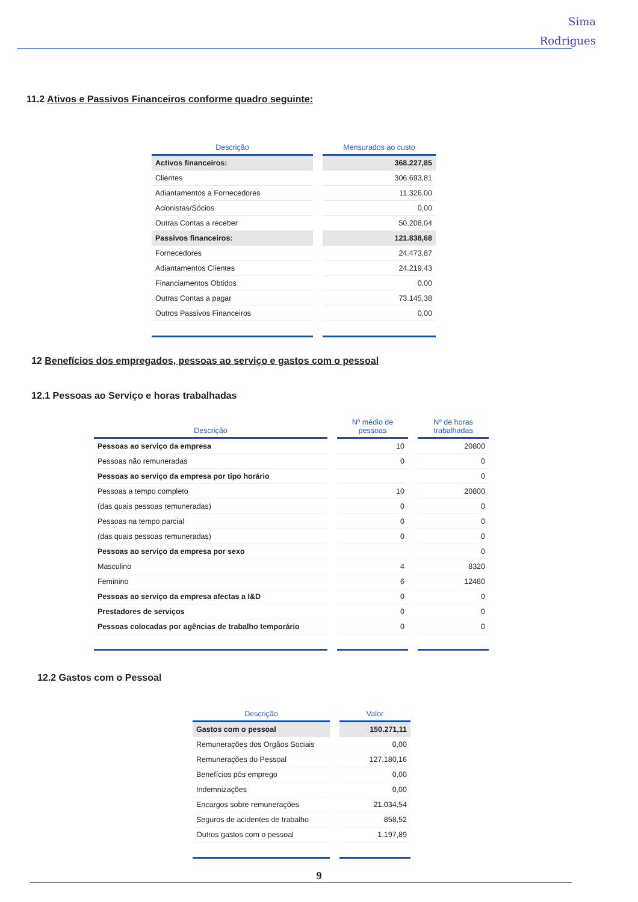Sima
Rodrigues
11.2 Ativos e Passivos Financeiros conforme quadro seguinte:
| Descrição | Mensurados ao custo |
| --- | --- |
| Activos financeiros: | 368.227,85 |
| Clientes | 306.693,81 |
| Adiantamentos a Fornecedores | 11.326,00 |
| Acionistas/Sócios | 0,00 |
| Outras Contas a receber | 50.208,04 |
| Passivos financeiros: | 121.838,68 |
| Fornecedores | 24.473,87 |
| Adiantamentos Clientes | 24.219,43 |
| Financiamentos Obtidos | 0,00 |
| Outras Contas a pagar | 73.145,38 |
| Outros Passivos Financeiros | 0,00 |
12 Benefícios dos empregados, pessoas ao serviço e gastos com o pessoal
12.1 Pessoas ao Serviço e horas trabalhadas
| Descrição | Nº médio de pessoas | Nº de horas trabalhadas |
| --- | --- | --- |
| Pessoas ao serviço da empresa | 10 | 20800 |
| Pessoas não remuneradas | 0 | 0 |
| Pessoas ao serviço da empresa por tipo horário | | 0 |
| Pessoas a tempo completo | 10 | 20800 |
| (das quais pessoas remuneradas) | 0 | 0 |
| Pessoas na tempo parcial | 0 | 0 |
| (das quais pessoas remuneradas) | 0 | 0 |
| Pessoas ao serviço da empresa por sexo | | 0 |
| Masculino | 4 | 8320 |
| Feminino | 6 | 12480 |
| Pessoas ao serviço da empresa afectas a I&D | 0 | 0 |
| Prestadores de serviços | 0 | 0 |
| Pessoas colocadas por agências de trabalho temporário | 0 | 0 |
12.2 Gastos com o Pessoal
| Descrição | Valor |
| --- | --- |
| Gastos com o pessoal | 150.271,11 |
| Remunerações dos Orgãos Sociais | 0,00 |
| Remunerações do Pessoal | 127.180,16 |
| Benefícios pós emprego | 0,00 |
| Indemnizações | 0,00 |
| Encargos sobre remunerações | 21.034,54 |
| Seguros de acidentes de trabalho | 858,52 |
| Outros gastos com o pessoal | 1.197,89 |
9